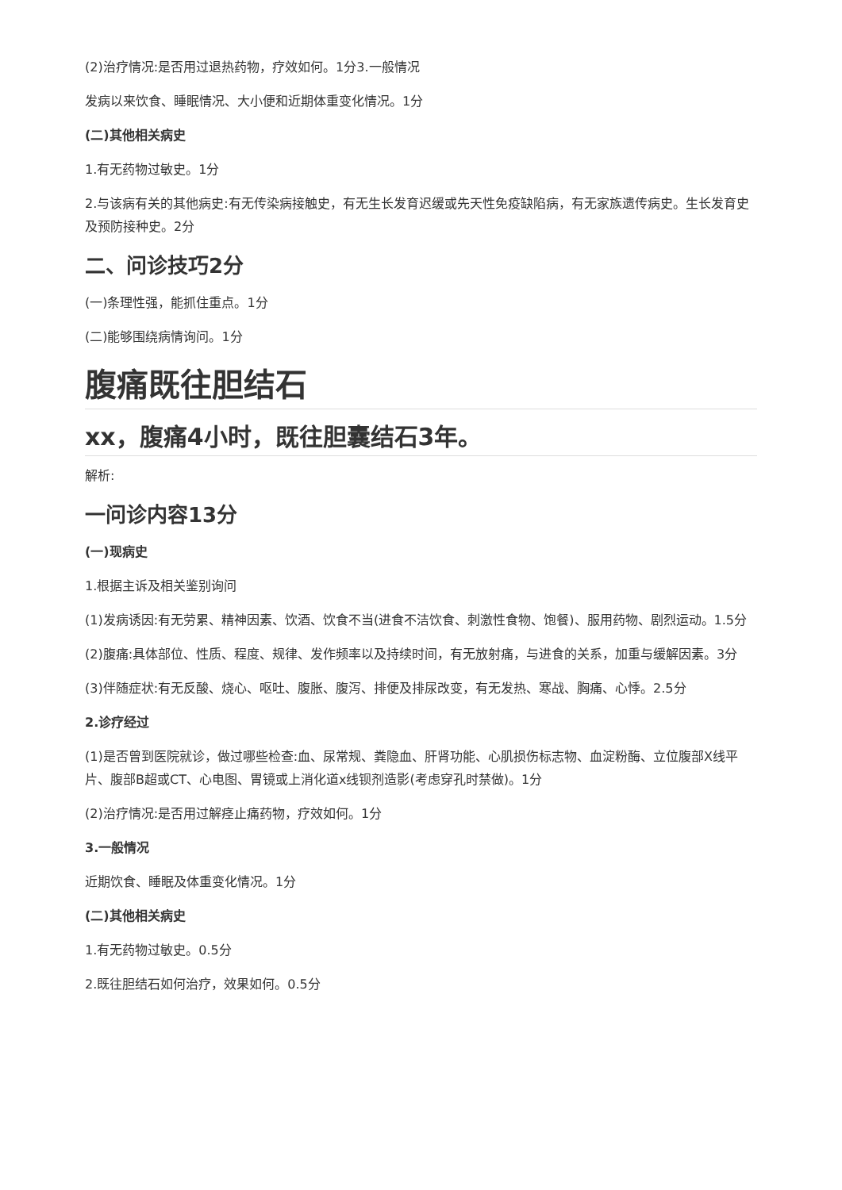(2)治疗情况:是否用过退热药物，疗效如何。1分3.一般情况
发病以来饮食、睡眠情况、大小便和近期体重变化情况。1分
(二)其他相关病史
1.有无药物过敏史。1分
2.与该病有关的其他病史:有无传染病接触史，有无生长发育迟缓或先天性免疫缺陷病，有无家族遗传病史。生长发育史及预防接种史。2分
二、问诊技巧2分
(一)条理性强，能抓住重点。1分
(二)能够围绕病情询问。1分
腹痛既往胆结石
xx，腹痛4小时，既往胆囊结石3年。
解析:
一问诊内容13分
(一)现病史
1.根据主诉及相关鉴别询问
(1)发病诱因:有无劳累、精神因素、饮酒、饮食不当(进食不洁饮食、刺激性食物、饱餐)、服用药物、剧烈运动。1.5分
(2)腹痛:具体部位、性质、程度、规律、发作频率以及持续时间，有无放射痛，与进食的关系，加重与缓解因素。3分
(3)伴随症状:有无反酸、烧心、呕吐、腹胀、腹泻、排便及排尿改变，有无发热、寒战、胸痛、心悸。2.5分
2.诊疗经过
(1)是否曾到医院就诊，做过哪些检查:血、尿常规、粪隐血、肝肾功能、心肌损伤标志物、血淀粉酶、立位腹部X线平片、腹部B超或CT、心电图、胃镜或上消化道x线钡剂造影(考虑穿孔时禁做)。1分
(2)治疗情况:是否用过解痉止痛药物，疗效如何。1分
3.一般情况
近期饮食、睡眠及体重变化情况。1分
(二)其他相关病史
1.有无药物过敏史。0.5分
2.既往胆结石如何治疗，效果如何。0.5分